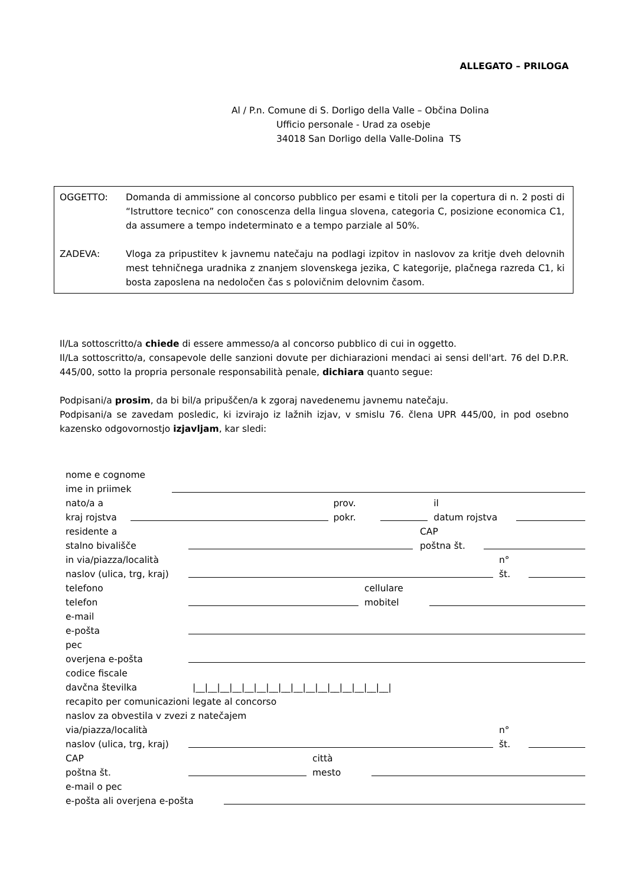ALLEGATO – PRILOGA
Al / P.n. Comune di S. Dorligo della Valle – Občina Dolina
Ufficio personale - Urad za osebje
34018 San Dorligo della Valle-Dolina TS
OGGETTO: Domanda di ammissione al concorso pubblico per esami e titoli per la copertura di n. 2 posti di “Istruttore tecnico” con conoscenza della lingua slovena, categoria C, posizione economica C1, da assumere a tempo indeterminato e a tempo parziale al 50%.
ZADEVA: Vloga za pripustitev k javnemu natečaju na podlagi izpitov in naslovov za kritje dveh delovnih mest tehničnega uradnika z znanjem slovenskega jezika, C kategorije, plačnega razreda C1, ki bosta zaposlena na nedoločen čas s polovičnim delovnim časom.
Il/La sottoscritto/a chiede di essere ammesso/a al concorso pubblico di cui in oggetto.
Il/La sottoscritto/a, consapevole delle sanzioni dovute per dichiarazioni mendaci ai sensi dell'art. 76 del D.P.R. 445/00, sotto la propria personale responsabilità penale, dichiara quanto segue:
Podpisani/a prosim, da bi bil/a pripuščen/a k zgoraj navedenemu javnemu natečaju.
Podpisani/a se zavedam posledic, ki izvirajo iz lažnih izjav, v smislu 76. člena UPR 445/00, in pod osebno kazensko odgovornostjo izjavljam, kar sledi:
nome e cognome
ime in priimek
nato/a a
kraj rojstva
prov.
pokr.
il
datum rojstva
residente a
stalno bivališče
CAP
poštna št.
in via/piazza/località
naslov (ulica, trg, kraj)
n°
št.
telefono
telefon
cellulare
mobitel
e-mail
e-pošta
pec
overjena e-pošta
codice fiscale
davčna številka
|__|__|__|__|__|__|__|__|__|__|__|__|__|__|__|__|
recapito per comunicazioni legate al concorso
naslov za obvestila v zvezi z natečajem
via/piazza/località
naslov (ulica, trg, kraj)
n°
št.
CAP
poštna št.
città
mesto
e-mail o pec
e-pošta ali overjena e-pošta